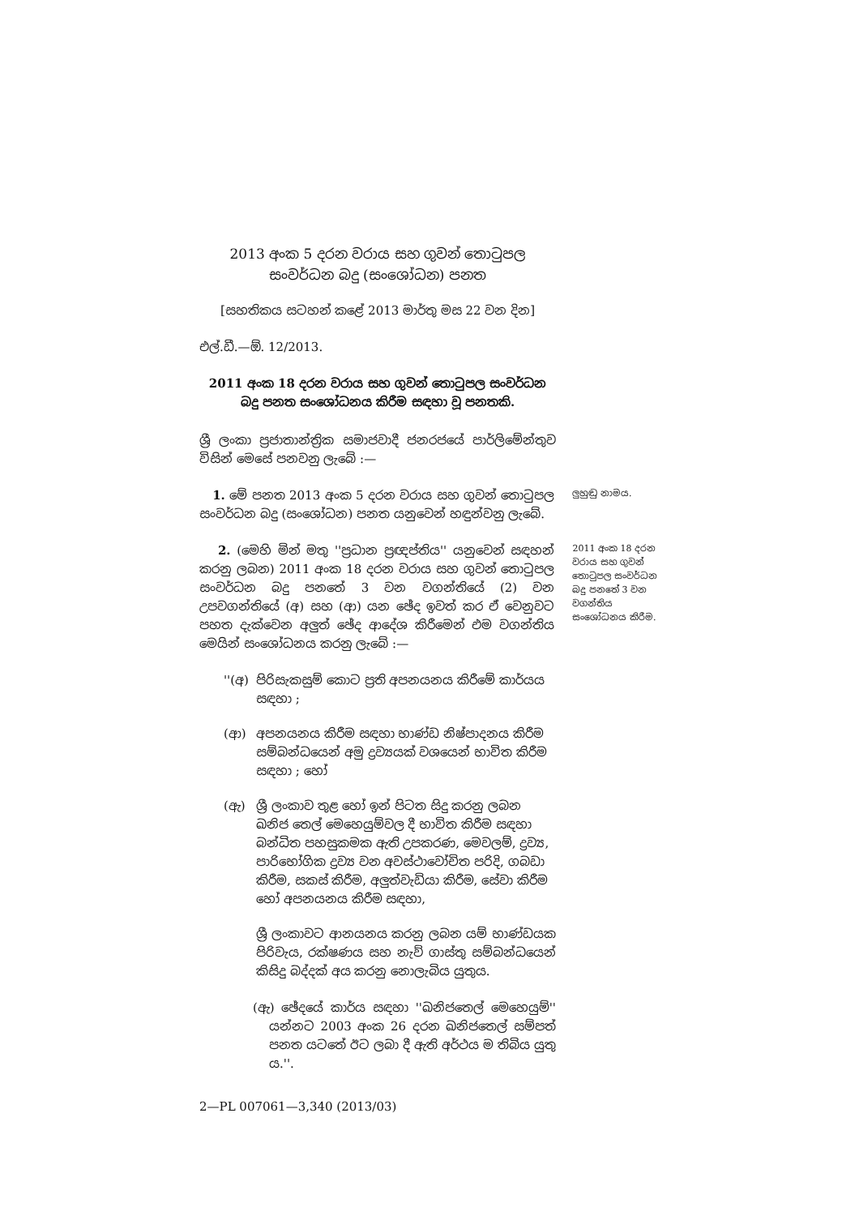2013 අංක 5 දරන වරාය සහ ගුවන් තොටුපල
සංවර්ධන බදු (සංශෝධන) පනත
[සහතිකය සටහන් කළේ 2013 මාර්තු මස 22 වන දින]
එල්.ඩී.—ඕ. 12/2013.
2011 අංක 18 දරන වරාය සහ ගුවන් තොටුපල සංවර්ධන බදු පනත සංශෝධනය කිරීම සඳහා වූ පනතකි.
ශ්‍රී ලංකා ප්‍රජාතාන්ත්‍රික සමාජවාදී ජනරජයේ පාර්ලිමේන්තුව විසින් මෙසේ පනවනු ලැබේ :—
1. මේ පනත 2013 අංක 5 දරන වරාය සහ ගුවන් තොටුපල සංවර්ධන බදු (සංශෝධන) පනත යනුවෙන් හඳුන්වනු ලැබේ.
ලුහුඬු නාමය.
2. (මෙහි මින් මතු ''ප්‍රධාන ප්‍රඥප්තිය'' යනුවෙන් සඳහන් කරනු ලබන) 2011 අංක 18 දරන වරාය සහ ගුවන් තොටුපල සංවර්ධන බදු පනතේ 3 වන වගන්තියේ (2) වන උපවගන්තියේ (අ) සහ (ආ) යන ඡේද ඉවත් කර ඒ වෙනුවට පහත දැක්වෙන අලුත් ඡේද ආදේශ කිරීමෙන් එම වගන්තිය මෙයින් සංශෝධනය කරනු ලැබේ :—
2011 අංක 18 දරන වරාය සහ ගුවන් තොටුපල සංවර්ධන බදු පනතේ 3 වන වගන්තිය සංශෝධනය කිරීම.
''(අ) පිරිසැකසුම් කොට ප්‍රති අපනයනය කිරීමේ කාර්යය සඳහා ;
(ආ) අපනයනය කිරීම සඳහා භාණ්ඩ නිෂ්පාදනය කිරීම සම්බන්ධයෙන් අමු ද්‍රව්‍යයක් වශයෙන් භාවිත කිරීම සඳහා ; හෝ
(ඇ) ශ්‍රී ලංකාව තුළ හෝ ඉන් පිටත සිදු කරනු ලබන ඛනිජ තෙල් මෙහෙයුම්වල දී භාවිත කිරීම සඳහා බන්ධිත පහසුකමක ඇති උපකරණ, මෙවලම්, ද්‍රව්‍ය, පාරිභෝගික ද්‍රව්‍ය වන අවස්ථාවෝචිත පරිදි, ගබඩා කිරීම, සකස් කිරීම, අලුත්වැඩියා කිරීම, සේවා කිරීම හෝ අපනයනය කිරීම සඳහා,
ශ්‍රී ලංකාවට ආනයනය කරනු ලබන යම් භාණ්ඩයක පිරිවැය, රක්ෂණය සහ නැව් ගාස්තු සම්බන්ධයෙන් කිසිදු බද්දක් අය කරනු නොලැබිය යුතුය.
(ඇ) ඡේදයේ කාර්ය සඳහා ''ඛනිජතෙල් මෙහෙයුම්'' යන්නට 2003 අංක 26 දරන ඛනිජතෙල් සම්පත් පනත යටතේ ඊට ලබා දී ඇති අර්ථය ම තිබිය යුතු ය.''.
2—PL 007061—3,340 (2013/03)